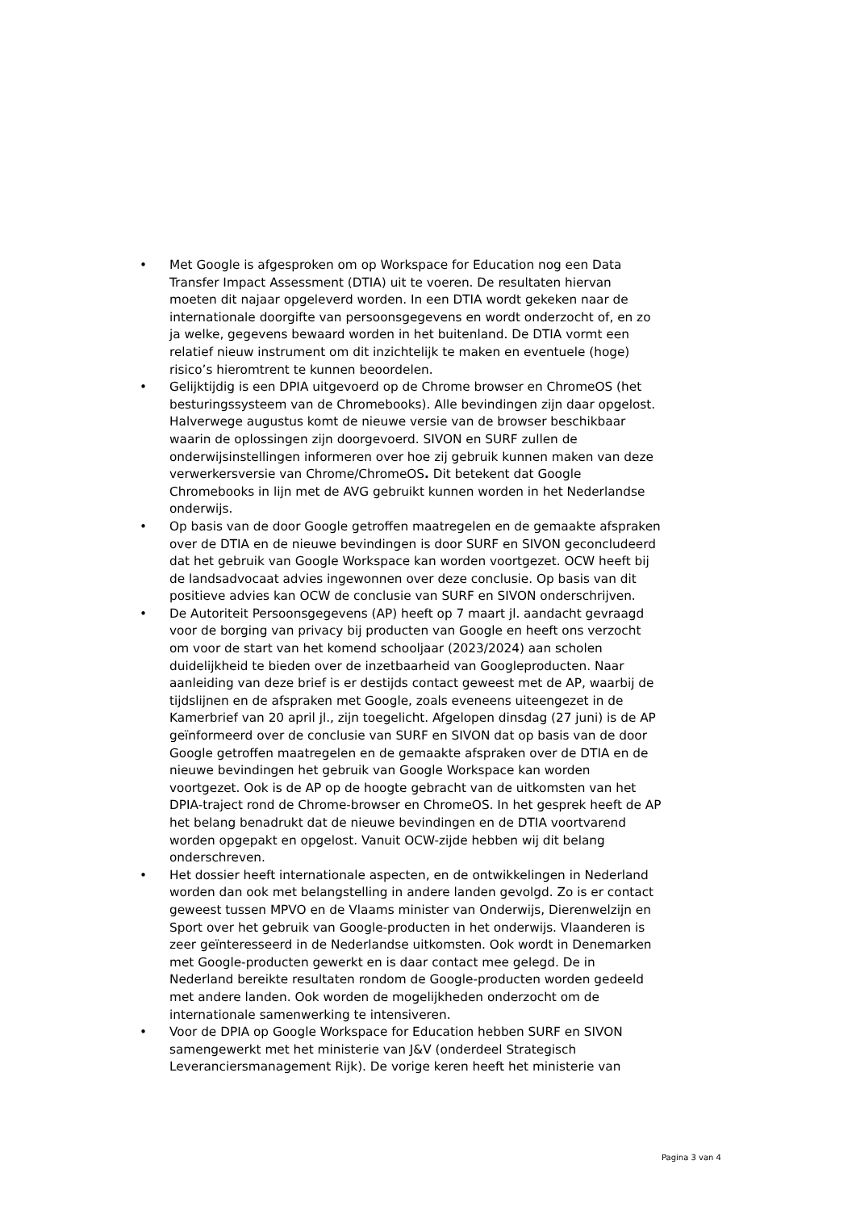• Met Google is afgesproken om op Workspace for Education nog een Data Transfer Impact Assessment (DTIA) uit te voeren. De resultaten hiervan moeten dit najaar opgeleverd worden. In een DTIA wordt gekeken naar de internationale doorgifte van persoonsgegevens en wordt onderzocht of, en zo ja welke, gegevens bewaard worden in het buitenland. De DTIA vormt een relatief nieuw instrument om dit inzichtelijk te maken en eventuele (hoge) risico’s hieromtrent te kunnen beoordelen.
• Gelijktijdig is een DPIA uitgevoerd op de Chrome browser en ChromeOS (het besturingssysteem van de Chromebooks). Alle bevindingen zijn daar opgelost. Halverwege augustus komt de nieuwe versie van de browser beschikbaar waarin de oplossingen zijn doorgevoerd. SIVON en SURF zullen de onderwijsinstellingen informeren over hoe zij gebruik kunnen maken van deze verwerkersversie van Chrome/ChromeOS. Dit betekent dat Google Chromebooks in lijn met de AVG gebruikt kunnen worden in het Nederlandse onderwijs.
• Op basis van de door Google getroffen maatregelen en de gemaakte afspraken over de DTIA en de nieuwe bevindingen is door SURF en SIVON geconcludeerd dat het gebruik van Google Workspace kan worden voortgezet. OCW heeft bij de landsadvocaat advies ingewonnen over deze conclusie. Op basis van dit positieve advies kan OCW de conclusie van SURF en SIVON onderschrijven.
• De Autoriteit Persoonsgegevens (AP) heeft op 7 maart jl. aandacht gevraagd voor de borging van privacy bij producten van Google en heeft ons verzocht om voor de start van het komend schooljaar (2023/2024) aan scholen duidelijkheid te bieden over de inzetbaarheid van Googleproducten. Naar aanleiding van deze brief is er destijds contact geweest met de AP, waarbij de tijdslijnen en de afspraken met Google, zoals eveneens uiteengezet in de Kamerbrief van 20 april jl., zijn toegelicht. Afgelopen dinsdag (27 juni) is de AP geïnformeerd over de conclusie van SURF en SIVON dat op basis van de door Google getroffen maatregelen en de gemaakte afspraken over de DTIA en de nieuwe bevindingen het gebruik van Google Workspace kan worden voortgezet. Ook is de AP op de hoogte gebracht van de uitkomsten van het DPIA-traject rond de Chrome-browser en ChromeOS. In het gesprek heeft de AP het belang benadrukt dat de nieuwe bevindingen en de DTIA voortvarend worden opgepakt en opgelost. Vanuit OCW-zijde hebben wij dit belang onderschreven.
• Het dossier heeft internationale aspecten, en de ontwikkelingen in Nederland worden dan ook met belangstelling in andere landen gevolgd. Zo is er contact geweest tussen MPVO en de Vlaams minister van Onderwijs, Dierenwelzijn en Sport over het gebruik van Google-producten in het onderwijs. Vlaanderen is zeer geïnteresseerd in de Nederlandse uitkomsten. Ook wordt in Denemarken met Google-producten gewerkt en is daar contact mee gelegd. De in Nederland bereikte resultaten rondom de Google-producten worden gedeeld met andere landen. Ook worden de mogelijkheden onderzocht om de internationale samenwerking te intensiveren.
• Voor de DPIA op Google Workspace for Education hebben SURF en SIVON samengewerkt met het ministerie van J&V (onderdeel Strategisch Leveranciersmanagement Rijk). De vorige keren heeft het ministerie van
Pagina 3 van 4